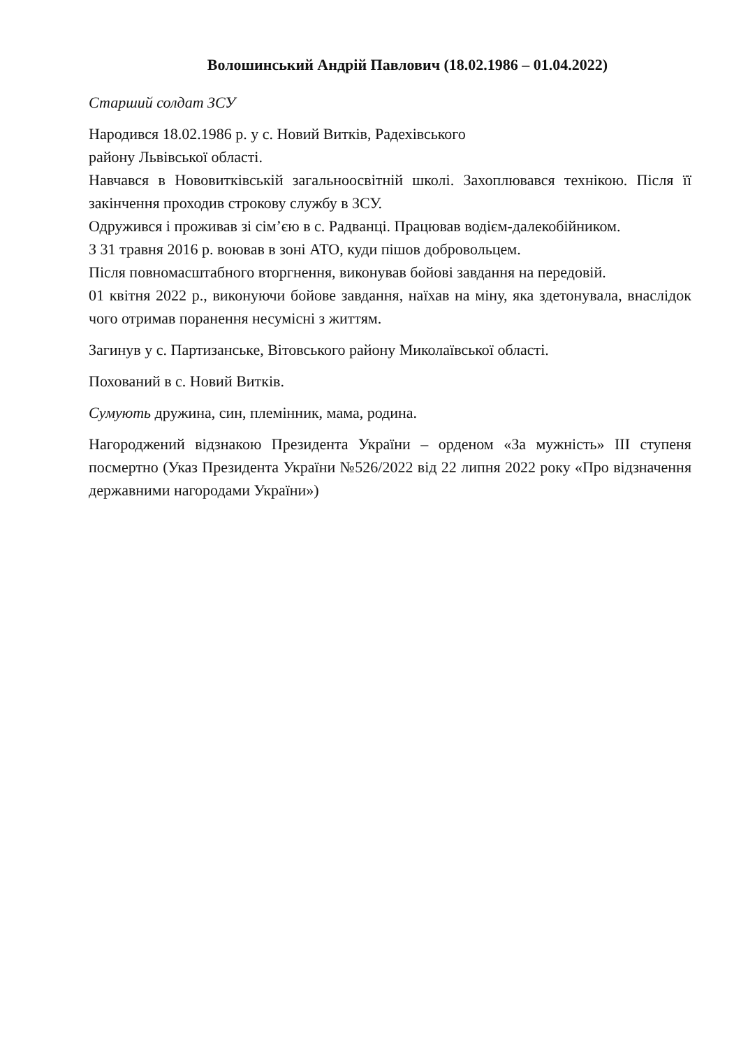Волошинський Андрій Павлович (18.02.1986 – 01.04.2022)
Старший солдат ЗСУ
Народився 18.02.1986 р. у с. Новий Витків, Радехівського
району Львівської області.
Навчався в Нововитківській загальноосвітній школі. Захоплювався технікою. Після її закінчення проходив строкову службу в ЗСУ.
Одружився і проживав зі сім’єю в с. Радванці. Працював водієм-далекобійником.
З 31 травня 2016 р. воював в зоні АТО, куди пішов добровольцем.
Після повномасштабного вторгнення, виконував бойові завдання на передовій.
01 квітня 2022 р., виконуючи бойове завдання, наїхав на міну, яка здетонувала, внаслідок чого отримав поранення несумісні з життям.
Загинув у с. Партизанське, Вітовського району Миколаївської області.
Похований в с. Новий Витків.
Сумують дружина, син, племінник, мама, родина.
Нагороджений відзнакою Президента України – орденом «За мужність» ІІІ ступеня посмертно (Указ Президента України №526/2022 від 22 липня 2022 року «Про відзначення державними нагородами України»)